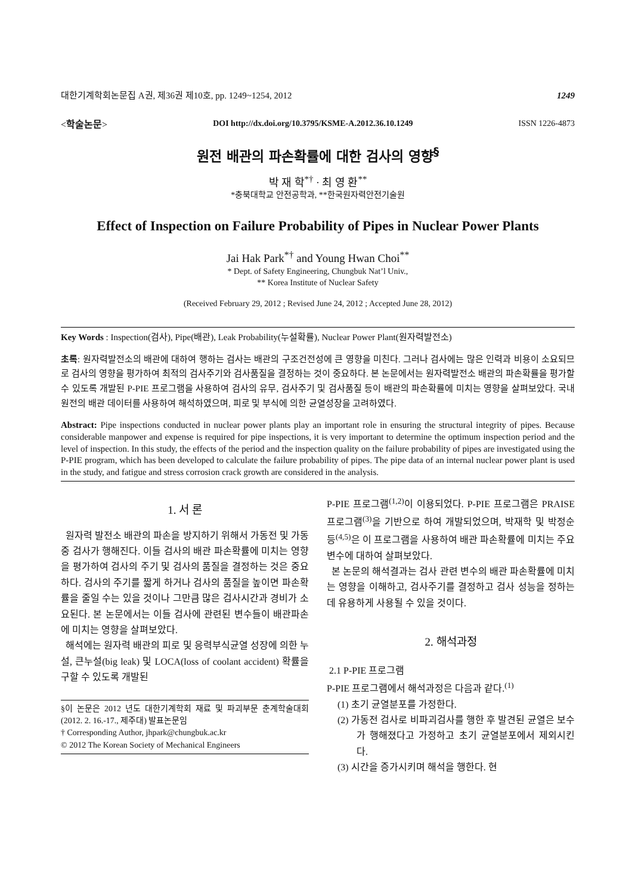대한기계학회논문집 A권, 제36권 제10호, pp. 1249~1254, 2012 1249
<학술논문> DOI http://dx.doi.org/10.3795/KSME-A.2012.36.10.1249 ISSN 1226-4873
원전 배관의 파손확률에 대한 검사의 영향<sup>§</sup>
박 재 학<sup>*†</sup> · 최 영 환<sup>**</sup>
*충북대학교 안전공학과, **한국원자력안전기술원
Effect of Inspection on Failure Probability of Pipes in Nuclear Power Plants
Jai Hak Park<sup>*†</sup> and Young Hwan Choi<sup>**</sup>
* Dept. of Safety Engineering, Chungbuk Nat’l Univ.,
** Korea Institute of Nuclear Safety
(Received February 29, 2012 ; Revised June 24, 2012 ; Accepted June 28, 2012)
Key Words : Inspection(검사), Pipe(배관), Leak Probability(누설확률), Nuclear Power Plant(원자력발전소)
초록: 원자력발전소의 배관에 대하여 행하는 검사는 배관의 구조건전성에 큰 영향을 미친다. 그러나 검사에는 많은 인력과 비용이 소요되므로 검사의 영향을 평가하여 최적의 검사주기와 검사품질을 결정하는 것이 중요하다. 본 논문에서는 원자력발전소 배관의 파손확률을 평가할 수 있도록 개발된 P-PIE 프로그램을 사용하여 검사의 유무, 검사주기 및 검사품질 등이 배관의 파손확률에 미치는 영향을 살펴보았다. 국내 원전의 배관 데이터를 사용하여 해석하였으며, 피로 및 부식에 의한 균열성장을 고려하였다.
Abstract: Pipe inspections conducted in nuclear power plants play an important role in ensuring the structural integrity of pipes. Because considerable manpower and expense is required for pipe inspections, it is very important to determine the optimum inspection period and the level of inspection. In this study, the effects of the period and the inspection quality on the failure probability of pipes are investigated using the P-PIE program, which has been developed to calculate the failure probability of pipes. The pipe data of an internal nuclear power plant is used in the study, and fatigue and stress corrosion crack growth are considered in the analysis.
1. 서 론
원자력 발전소 배관의 파손을 방지하기 위해서 가동전 및 가동중 검사가 행해진다. 이들 검사의 배관 파손확률에 미치는 영향을 평가하여 검사의 주기 및 검사의 품질을 결정하는 것은 중요하다. 검사의 주기를 짧게 하거나 검사의 품질을 높이면 파손확률을 줄일 수는 있을 것이나 그만큼 많은 검사시간과 경비가 소요된다. 본 논문에서는 이들 검사에 관련된 변수들이 배관파손에 미치는 영향을 살펴보았다.
해석에는 원자력 배관의 피로 및 응력부식균열 성장에 의한 누설, 큰누설(big leak) 및 LOCA(loss of coolant accident) 확률을 구할 수 있도록 개발된
§이 논문은 2012 년도 대한기계학회 재료 및 파괴부문 춘계학술대회(2012. 2. 16.-17., 제주대) 발표논문임
† Corresponding Author, jhpark@chungbuk.ac.kr
© 2012 The Korean Society of Mechanical Engineers
P-PIE 프로그램<sup>(1,2)</sup>이 이용되었다. P-PIE 프로그램은 PRAISE 프로그램<sup>(3)</sup>을 기반으로 하여 개발되었으며, 박재학 및 박정순 등<sup>(4,5)</sup>은 이 프로그램을 사용하여 배관 파손확률에 미치는 주요 변수에 대하여 살펴보았다.
본 논문의 해석결과는 검사 관련 변수의 배관 파손확률에 미치는 영향을 이해하고, 검사주기를 결정하고 검사 성능을 정하는데 유용하게 사용될 수 있을 것이다.
2. 해석과정
2.1 P-PIE 프로그램
P-PIE 프로그램에서 해석과정은 다음과 같다.<sup>(1)</sup>
(1) 초기 균열분포를 가정한다.
(2) 가동전 검사로 비파괴검사를 행한 후 발견된 균열은 보수가 행해졌다고 가정하고 초기 균열분포에서 제외시킨다.
(3) 시간을 증가시키며 해석을 행한다. 현